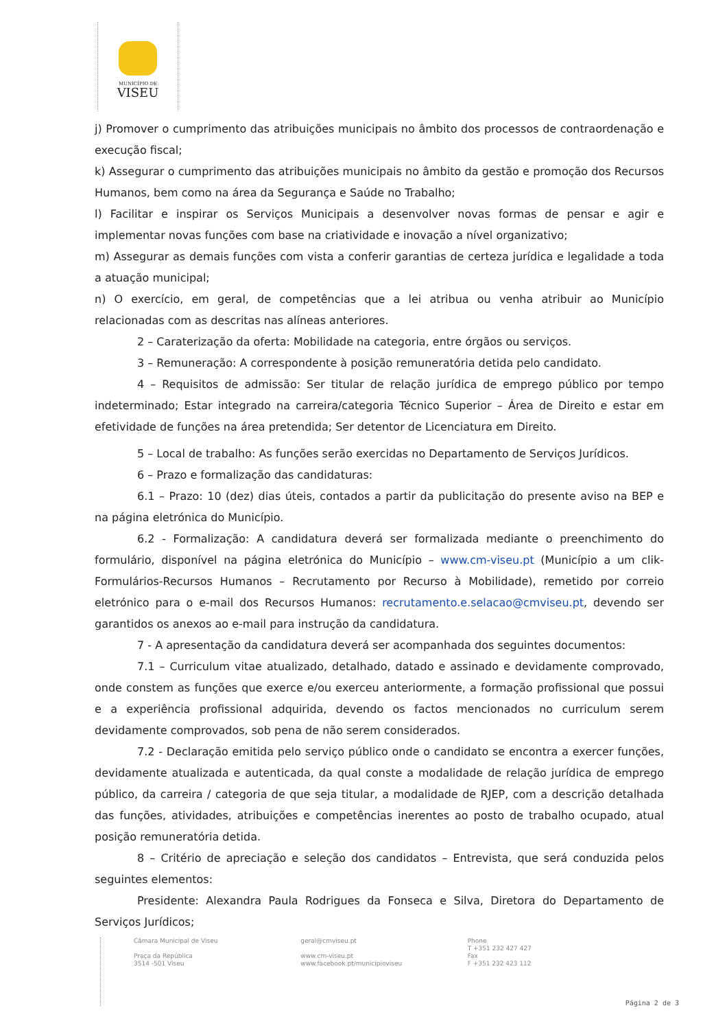MUNICÍPIO DE
VISEU
j) Promover o cumprimento das atribuições municipais no âmbito dos processos de contraordenação e execução fiscal;
k) Assegurar o cumprimento das atribuições municipais no âmbito da gestão e promoção dos Recursos Humanos, bem como na área da Segurança e Saúde no Trabalho;
l) Facilitar e inspirar os Serviços Municipais a desenvolver novas formas de pensar e agir e implementar novas funções com base na criatividade e inovação a nível organizativo;
m) Assegurar as demais funções com vista a conferir garantias de certeza jurídica e legalidade a toda a atuação municipal;
n) O exercício, em geral, de competências que a lei atribua ou venha atribuir ao Município relacionadas com as descritas nas alíneas anteriores.
2 – Caraterização da oferta: Mobilidade na categoria, entre órgãos ou serviços.
3 – Remuneração: A correspondente à posição remuneratória detida pelo candidato.
4 – Requisitos de admissão: Ser titular de relação jurídica de emprego público por tempo indeterminado; Estar integrado na carreira/categoria Técnico Superior – Área de Direito e estar em efetividade de funções na área pretendida; Ser detentor de Licenciatura em Direito.
5 – Local de trabalho: As funções serão exercidas no Departamento de Serviços Jurídicos.
6 – Prazo e formalização das candidaturas:
6.1 – Prazo: 10 (dez) dias úteis, contados a partir da publicitação do presente aviso na BEP e na página eletrónica do Município.
6.2 - Formalização: A candidatura deverá ser formalizada mediante o preenchimento do formulário, disponível na página eletrónica do Município – www.cm-viseu.pt (Município a um clik-Formulários-Recursos Humanos – Recrutamento por Recurso à Mobilidade), remetido por correio eletrónico para o e-mail dos Recursos Humanos: recrutamento.e.selacao@cmviseu.pt, devendo ser garantidos os anexos ao e-mail para instrução da candidatura.
7 - A apresentação da candidatura deverá ser acompanhada dos seguintes documentos:
7.1 – Curriculum vitae atualizado, detalhado, datado e assinado e devidamente comprovado, onde constem as funções que exerce e/ou exerceu anteriormente, a formação profissional que possui e a experiência profissional adquirida, devendo os factos mencionados no curriculum serem devidamente comprovados, sob pena de não serem considerados.
7.2 - Declaração emitida pelo serviço público onde o candidato se encontra a exercer funções, devidamente atualizada e autenticada, da qual conste a modalidade de relação jurídica de emprego público, da carreira / categoria de que seja titular, a modalidade de RJEP, com a descrição detalhada das funções, atividades, atribuições e competências inerentes ao posto de trabalho ocupado, atual posição remuneratória detida.
8 – Critério de apreciação e seleção dos candidatos – Entrevista, que será conduzida pelos seguintes elementos:
Presidente: Alexandra Paula Rodrigues da Fonseca e Silva, Diretora do Departamento de Serviços Jurídicos;
Câmara Municipal de Viseu
Praça da República
3514 -501 Viseu
geral@cmviseu.pt
www.cm-viseu.pt
www.facebook.pt/municipioviseu
Phone
T +351 232 427 427
Fax
F +351 232 423 112
Página 2 de 3